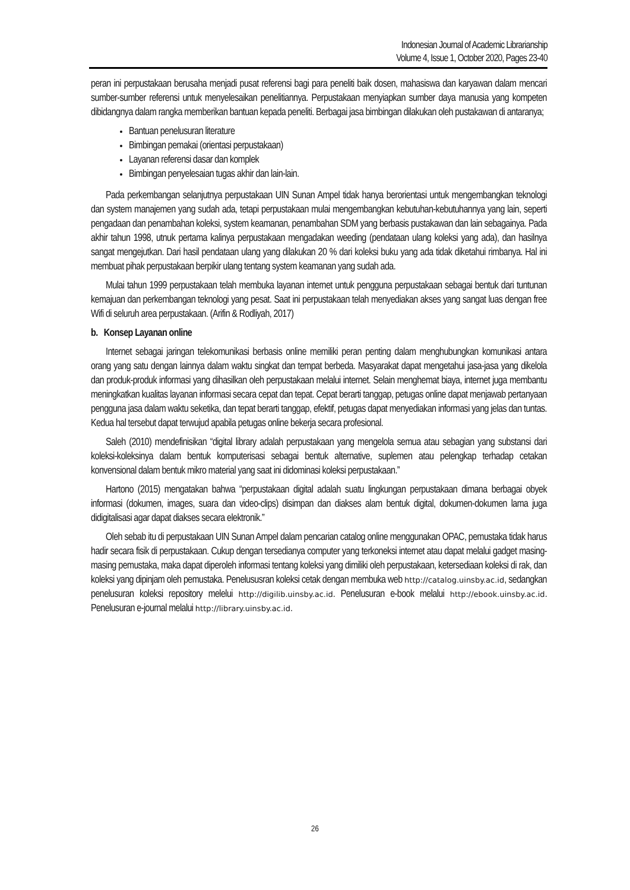Indonesian Journal of Academic Librarianship
Volume 4, Issue 1, October 2020, Pages 23-40
peran ini perpustakaan berusaha menjadi pusat referensi bagi para peneliti baik dosen, mahasiswa dan karyawan dalam mencari sumber-sumber referensi untuk menyelesaikan penelitiannya. Perpustakaan menyiapkan sumber daya manusia yang kompeten dibidangnya dalam rangka memberikan bantuan kepada peneliti. Berbagai jasa bimbingan dilakukan oleh pustakawan di antaranya;
Bantuan penelusuran literature
Bimbingan pemakai (orientasi perpustakaan)
Layanan referensi dasar dan komplek
Bimbingan penyelesaian tugas akhir dan lain-lain.
Pada perkembangan selanjutnya perpustakaan UIN Sunan Ampel tidak hanya berorientasi untuk mengembangkan teknologi dan system manajemen yang sudah ada, tetapi perpustakaan mulai mengembangkan kebutuhan-kebutuhannya yang lain, seperti pengadaan dan penambahan koleksi, system keamanan, penambahan SDM yang berbasis pustakawan dan lain sebagainya. Pada akhir tahun 1998, utnuk pertama kalinya perpustakaan mengadakan weeding (pendataan ulang koleksi yang ada), dan hasilnya sangat mengejutkan. Dari hasil pendataan ulang yang dilakukan 20 % dari koleksi buku yang ada tidak diketahui rimbanya. Hal ini membuat pihak perpustakaan berpikir ulang tentang system keamanan yang sudah ada.
Mulai tahun 1999 perpustakaan telah membuka layanan internet untuk pengguna perpustakaan sebagai bentuk dari tuntunan kemajuan dan perkembangan teknologi yang pesat. Saat ini perpustakaan telah menyediakan akses yang sangat luas dengan free Wifi di seluruh area perpustakaan. (Arifin & Rodliyah, 2017)
b. Konsep Layanan online
Internet sebagai jaringan telekomunikasi berbasis online memiliki peran penting dalam menghubungkan komunikasi antara orang yang satu dengan lainnya dalam waktu singkat dan tempat berbeda. Masyarakat dapat mengetahui jasa-jasa yang dikelola dan produk-produk informasi yang dihasilkan oleh perpustakaan melalui internet. Selain menghemat biaya, internet juga membantu meningkatkan kualitas layanan informasi secara cepat dan tepat. Cepat berarti tanggap, petugas online dapat menjawab pertanyaan pengguna jasa dalam waktu seketika, dan tepat berarti tanggap, efektif, petugas dapat menyediakan informasi yang jelas dan tuntas. Kedua hal tersebut dapat terwujud apabila petugas online bekerja secara profesional.
Saleh (2010) mendefinisikan “digital library adalah perpustakaan yang mengelola semua atau sebagian yang substansi dari koleksi-koleksinya dalam bentuk komputerisasi sebagai bentuk alternative, suplemen atau pelengkap terhadap cetakan konvensional dalam bentuk mikro material yang saat ini didominasi koleksi perpustakaan.”
Hartono (2015) mengatakan bahwa “perpustakaan digital adalah suatu lingkungan perpustakaan dimana berbagai obyek informasi (dokumen, images, suara dan video-clips) disimpan dan diakses alam bentuk digital, dokumen-dokumen lama juga didigitalisasi agar dapat diakses secara elektronik.”
Oleh sebab itu di perpustakaan UIN Sunan Ampel dalam pencarian catalog online menggunakan OPAC, pemustaka tidak harus hadir secara fisik di perpustakaan. Cukup dengan tersedianya computer yang terkoneksi internet atau dapat melalui gadget masing-masing pemustaka, maka dapat diperoleh informasi tentang koleksi yang dimiliki oleh perpustakaan, ketersediaan koleksi di rak, dan koleksi yang dipinjam oleh pemustaka. Penelususran koleksi cetak dengan membuka web http://catalog.uinsby.ac.id, sedangkan penelusuran koleksi repository melelui http://digilib.uinsby.ac.id. Penelusuran e-book melalui http://ebook.uinsby.ac.id. Penelusuran e-journal melalui http://library.uinsby.ac.id.
26